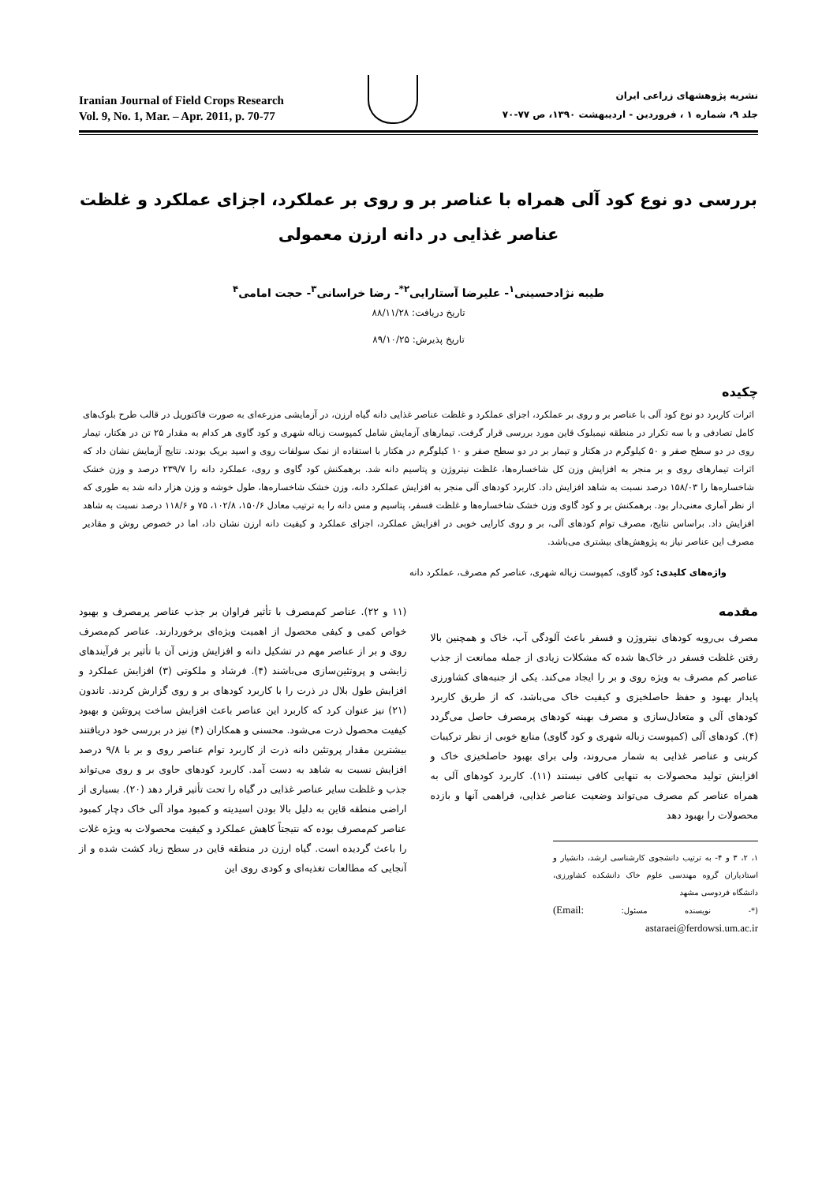نشریه پژوهشهای زراعی ایران
جلد ۹، شماره ۱ ، فروردین - اردیبهشت ۱۳۹۰، ص ۷۷-۷۰
Iranian Journal of Field Crops Research
Vol. 9, No. 1, Mar. – Apr. 2011, p. 70-77
بررسی دو نوع کود آلی همراه با عناصر بر و روی بر عملکرد، اجزای عملکرد و غلظت عناصر غذایی در دانه ارزن معمولی
طیبه نژادحسینی<sup>۱</sup>- علیرضا آستارایی<sup>۲*</sup>- رضا خراسانی<sup>۳</sup>- حجت امامی<sup>۴</sup>
تاریخ دریافت: ۸۸/۱۱/۲۸
تاریخ پذیرش: ۸۹/۱۰/۲۵
چکیده
اثرات کاربرد دو نوع کود آلی با عناصر بر و روی بر عملکرد، اجزای عملکرد و غلظت عناصر غذایی دانه گیاه ارزن، در آزمایشی مزرعه‌ای به صورت فاکتوریل در قالب طرح بلوک‌های کامل تصادفی و با سه تکرار در منطقه نیمبلوک قاین مورد بررسی قرار گرفت. تیمارهای آزمایش شامل کمپوست زباله شهری و کود گاوی هر کدام به مقدار ۲۵ تن در هکتار، تیمار روی در دو سطح صفر و ۵۰ کیلوگرم در هکتار و تیمار بر در دو سطح صفر و ۱۰ کیلوگرم در هکتار با استفاده از نمک سولفات روی و اسید بریک بودند. نتایج آزمایش نشان داد که اثرات تیمارهای روی و بر منجر به افزایش وزن کل شاخساره‌ها، غلظت نیتروژن و پتاسیم دانه شد. برهمکنش کود گاوی و روی، عملکرد دانه را ۲۳۹/۷ درصد و وزن خشک شاخساره‌ها را ۱۵۸/۰۳ درصد نسبت به شاهد افزایش داد. کاربرد کودهای آلی منجر به افزایش عملکرد دانه، وزن خشک شاخساره‌ها، طول خوشه و وزن هزار دانه شد به طوری که از نظر آماری معنی‌دار بود. برهمکنش بر و کود گاوی وزن خشک شاخساره‌ها و غلظت فسفر، پتاسیم و مس دانه را به ترتیب معادل ۱۵۰/۶، ۱۰۲/۸، ۷۵ و ۱۱۸/۶ درصد نسبت به شاهد افزایش داد. براساس نتایج، مصرف توام کودهای آلی، بر و روی کارایی خوبی در افزایش عملکرد، اجزای عملکرد و کیفیت دانه ارزن نشان داد، اما در خصوص روش و مقادیر مصرف این عناصر نیاز به پژوهش‌های بیشتری می‌باشد.
واژه‌های کلیدی: کود گاوی، کمپوست زباله شهری، عناصر کم مصرف، عملکرد دانه
مقدمه
مصرف بی‌رویه کودهای نیتروژن و فسفر باعث آلودگی آب، خاک و همچنین بالا رفتن غلظت فسفر در خاک‌ها شده که مشکلات زیادی از جمله ممانعت از جذب عناصر کم مصرف به ویژه روی و بر را ایجاد می‌کند. یکی از جنبه‌های کشاورزی پایدار بهبود و حفظ حاصلخیزی و کیفیت خاک می‌باشد، که از طریق کاربرد کودهای آلی و متعادل‌سازی و مصرف بهینه کودهای پرمصرف حاصل می‌گردد (۴). کودهای آلی (کمپوست زباله شهری و کود گاوی) منابع خوبی از نظر ترکیبات کربنی و عناصر غذایی به شمار می‌روند، ولی برای بهبود حاصلخیزی خاک و افزایش تولید محصولات به تنهایی کافی نیستند (۱۱). کاربرد کودهای آلی به همراه عناصر کم مصرف می‌تواند وضعیت عناصر غذایی، فراهمی آنها و بازده محصولات را بهبود دهد
۱، ۲، ۳ و ۴- به ترتیب دانشجوی کارشناسی ارشد، دانشیار و استادیاران گروه مهندسی علوم خاک دانشکده کشاورزی، دانشگاه فردوسی مشهد
(*- نویسنده مسئول: (Email: astaraei@ferdowsi.um.ac.ir
(۱۱ و ۲۲). عناصر کم‌مصرف با تأثیر فراوان بر جذب عناصر پرمصرف و بهبود خواص کمی و کیفی محصول از اهمیت ویژه‌ای برخوردارند. عناصر کم‌مصرف روی و بر از عناصر مهم در تشکیل دانه و افزایش وزنی آن با تأثیر بر فرآیندهای زایشی و پروتئین‌سازی می‌باشند (۴). فرشاد و ملکوتی (۳) افزایش عملکرد و افزایش طول بلال در ذرت را با کاربرد کودهای بر و روی گزارش کردند. تاندون (۲۱) نیز عنوان کرد که کاربرد این عناصر باعث افزایش ساخت پروتئین و بهبود کیفیت محصول ذرت می‌شود. محسنی و همکاران (۴) نیز در بررسی خود دریافتند بیشترین مقدار پروتئین دانه ذرت از کاربرد توام عناصر روی و بر با ۹/۸ درصد افزایش نسبت به شاهد به دست آمد. کاربرد کودهای حاوی بر و روی می‌تواند جذب و غلظت سایر عناصر غذایی در گیاه را تحت تأثیر قرار دهد (۲۰). بسیاری از اراضی منطقه قاین به دلیل بالا بودن اسیدیته و کمبود مواد آلی خاک دچار کمبود عناصر کم‌مصرف بوده که نتیجتاً کاهش عملکرد و کیفیت محصولات به ویژه غلات را باعث گردیده است. گیاه ارزن در منطقه قاین در سطح زیاد کشت شده و از آنجایی که مطالعات تغذیه‌ای و کودی روی این